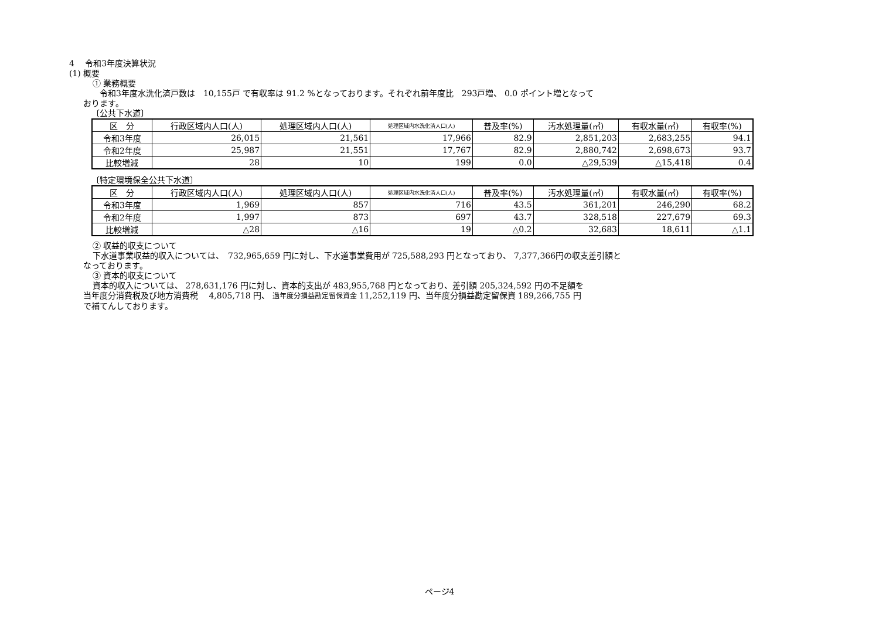4　 令和3年度決算状況
(1) 概要
① 業務概要
令和3年度水洗化済戸数は　10,155戸 で有収率は 91.2 %となっております。それぞれ前年度比　293戸増、 0.0 ポイント増となって
おります。
〔公共下水道〕
| 区 分 | 行政区域内人口(人) | 処理区域内人口(人) | 処理区域内水洗化済人口(人) | 普及率(%) | 汚水処理量(㎥) | 有収水量(㎥) | 有収率(%) |
| --- | --- | --- | --- | --- | --- | --- | --- |
| 令和3年度 | 26,015 | 21,561 | 17,966 | 82.9 | 2,851,203 | 2,683,255 | 94.1 |
| 令和2年度 | 25,987 | 21,551 | 17,767 | 82.9 | 2,880,742 | 2,698,673 | 93.7 |
| 比較増減 | 28 | 10 | 199 | 0.0 | △29,539 | △15,418 | 0.4 |
〔特定環境保全公共下水道〕
| 区 分 | 行政区域内人口(人) | 処理区域内人口(人) | 処理区域内水洗化済人口(人) | 普及率(%) | 汚水処理量(㎥) | 有収水量(㎥) | 有収率(%) |
| --- | --- | --- | --- | --- | --- | --- | --- |
| 令和3年度 | 1,969 | 857 | 716 | 43.5 | 361,201 | 246,290 | 68.2 |
| 令和2年度 | 1,997 | 873 | 697 | 43.7 | 328,518 | 227,679 | 69.3 |
| 比較増減 | △28 | △16 | 19 | △0.2 | 32,683 | 18,611 | △1.1 |
② 収益的収支について
下水道事業収益的収入については、　732,965,659 円に対し、下水道事業費用が 725,588,293 円となっており、 7,377,366円の収支差引額と
なっております。
③ 資本的収支について
資本的収入については、 278,631,176 円に対し、資本的支出が 483,955,768 円となっており、差引額 205,324,592 円の不足額を
当年度分消費税及び地方消費税　 4,805,718 円、 過年度分損益勘定留保資金 11,252,119 円、当年度分損益勘定留保資 189,266,755 円
で補てんしております。
ページ4